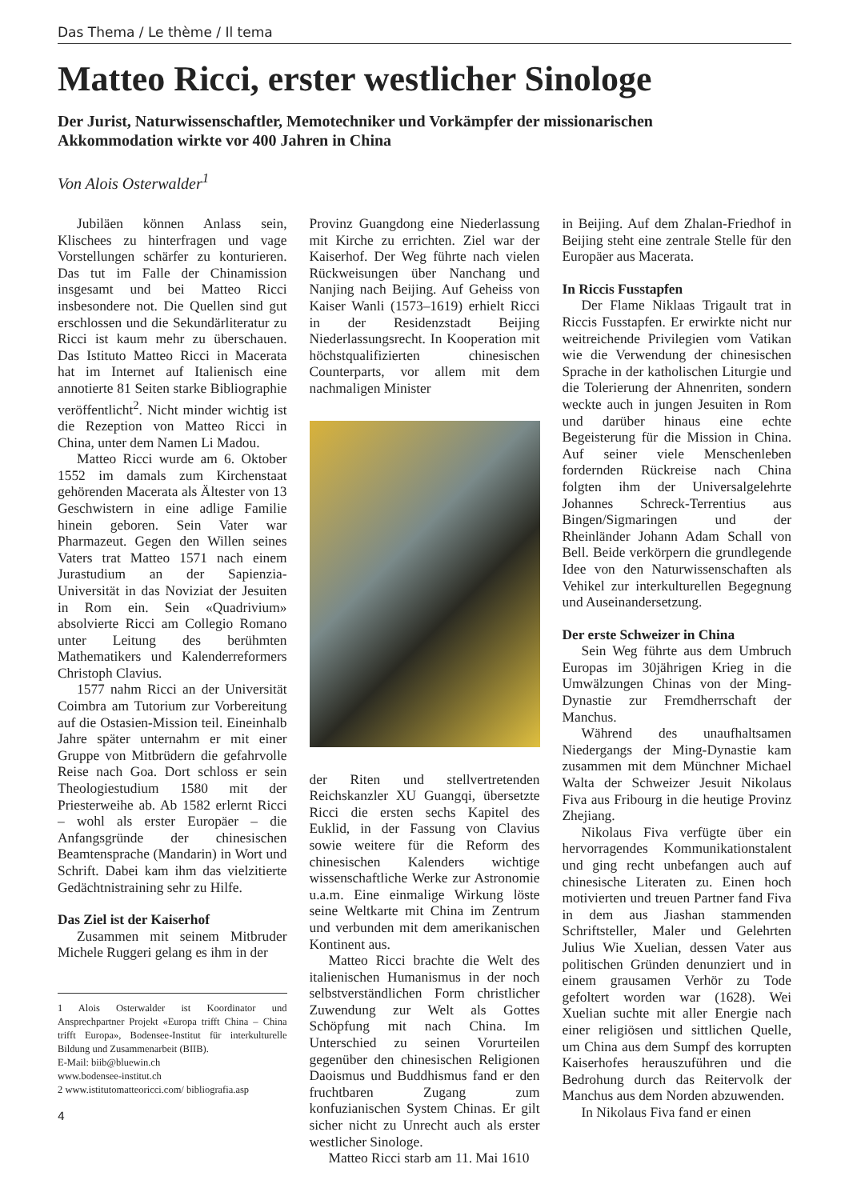Das Thema / Le thème / Il tema
Matteo Ricci, erster westlicher Sinologe
Der Jurist, Naturwissenschaftler, Memotechniker und Vorkämpfer der missionarischen
Akkommodation wirkte vor 400 Jahren in China
Von Alois Osterwalder<sup>1</sup>
Jubiläen können Anlass sein, Klischees zu hinterfragen und vage Vorstellungen schärfer zu konturieren. Das tut im Falle der Chinamission insgesamt und bei Matteo Ricci insbesondere not. Die Quellen sind gut erschlossen und die Sekundärliteratur zu Ricci ist kaum mehr zu überschauen. Das Istituto Matteo Ricci in Macerata hat im Internet auf Italienisch eine annotierte 81 Seiten starke Bibliographie veröffentlicht<sup>2</sup>. Nicht minder wichtig ist die Rezeption von Matteo Ricci in China, unter dem Namen Li Madou.
Matteo Ricci wurde am 6. Oktober 1552 im damals zum Kirchenstaat gehörenden Macerata als Ältester von 13 Geschwistern in eine adlige Familie hinein geboren. Sein Vater war Pharmazeut. Gegen den Willen seines Vaters trat Matteo 1571 nach einem Jurastudium an der Sapienzia-Universität in das Noviziat der Jesuiten in Rom ein. Sein «Quadrivium» absolvierte Ricci am Collegio Romano unter Leitung des berühmten Mathematikers und Kalenderreformers Christoph Clavius.
1577 nahm Ricci an der Universität Coimbra am Tutorium zur Vorbereitung auf die Ostasien-Mission teil. Eineinhalb Jahre später unternahm er mit einer Gruppe von Mitbrüdern die gefahrvolle Reise nach Goa. Dort schloss er sein Theologiestudium 1580 mit der Priesterweihe ab. Ab 1582 erlernt Ricci – wohl als erster Europäer – die Anfangsgründe der chinesischen Beamtensprache (Mandarin) in Wort und Schrift. Dabei kam ihm das vielzitierte Gedächtnistraining sehr zu Hilfe.
Das Ziel ist der Kaiserhof
Zusammen mit seinem Mitbruder Michele Ruggeri gelang es ihm in der
1 Alois Osterwalder ist Koordinator und Ansprechpartner Projekt «Europa trifft China – China trifft Europa», Bodensee-Institut für interkulturelle Bildung und Zusammenarbeit (BIIB).
E-Mail: biib@bluewin.ch
www.bodensee-institut.ch
2 www.istitutomatteoricci.com/ bibliografia.asp
4
Provinz Guangdong eine Niederlassung mit Kirche zu errichten. Ziel war der Kaiserhof. Der Weg führte nach vielen Rückweisungen über Nanchang und Nanjing nach Beijing. Auf Geheiss von Kaiser Wanli (1573–1619) erhielt Ricci in der Residenzstadt Beijing Niederlassungsrecht. In Kooperation mit höchstqualifizierten chinesischen Counterparts, vor allem mit dem nachmaligen Minister
der Riten und stellvertretenden Reichskanzler XU Guangqi, übersetzte Ricci die ersten sechs Kapitel des Euklid, in der Fassung von Clavius sowie weitere für die Reform des chinesischen Kalenders wichtige wissenschaftliche Werke zur Astronomie u.a.m. Eine einmalige Wirkung löste seine Weltkarte mit China im Zentrum und verbunden mit dem amerikanischen Kontinent aus.
Matteo Ricci brachte die Welt des italienischen Humanismus in der noch selbstverständlichen Form christlicher Zuwendung zur Welt als Gottes Schöpfung mit nach China. Im Unterschied zu seinen Vorurteilen gegenüber den chinesischen Religionen Daoismus und Buddhismus fand er den fruchtbaren Zugang zum konfuzianischen System Chinas. Er gilt sicher nicht zu Unrecht auch als erster westlicher Sinologe.
Matteo Ricci starb am 11. Mai 1610
in Beijing. Auf dem Zhalan-Friedhof in Beijing steht eine zentrale Stelle für den Europäer aus Macerata.
In Riccis Fusstapfen
Der Flame Niklaas Trigault trat in Riccis Fusstapfen. Er erwirkte nicht nur weitreichende Privilegien vom Vatikan wie die Verwendung der chinesischen Sprache in der katholischen Liturgie und die Tolerierung der Ahnenriten, sondern weckte auch in jungen Jesuiten in Rom und darüber hinaus eine echte Begeisterung für die Mission in China. Auf seiner viele Menschenleben fordernden Rückreise nach China folgten ihm der Universalgelehrte Johannes Schreck-Terrentius aus Bingen/Sigmaringen und der Rheinländer Johann Adam Schall von Bell. Beide verkörpern die grundlegende Idee von den Naturwissenschaften als Vehikel zur interkulturellen Begegnung und Auseinandersetzung.
Der erste Schweizer in China
Sein Weg führte aus dem Umbruch Europas im 30jährigen Krieg in die Umwälzungen Chinas von der Ming-Dynastie zur Fremdherrschaft der Manchus.
Während des unaufhaltsamen Niedergangs der Ming-Dynastie kam zusammen mit dem Münchner Michael Walta der Schweizer Jesuit Nikolaus Fiva aus Fribourg in die heutige Provinz Zhejiang.
Nikolaus Fiva verfügte über ein hervorragendes Kommunikationstalent und ging recht unbefangen auch auf chinesische Literaten zu. Einen hoch motivierten und treuen Partner fand Fiva in dem aus Jiashan stammenden Schriftsteller, Maler und Gelehrten Julius Wie Xuelian, dessen Vater aus politischen Gründen denunziert und in einem grausamen Verhör zu Tode gefoltert worden war (1628). Wei Xuelian suchte mit aller Energie nach einer religiösen und sittlichen Quelle, um China aus dem Sumpf des korrupten Kaiserhofes herauszuführen und die Bedrohung durch das Reitervolk der Manchus aus dem Norden abzuwenden.
In Nikolaus Fiva fand er einen